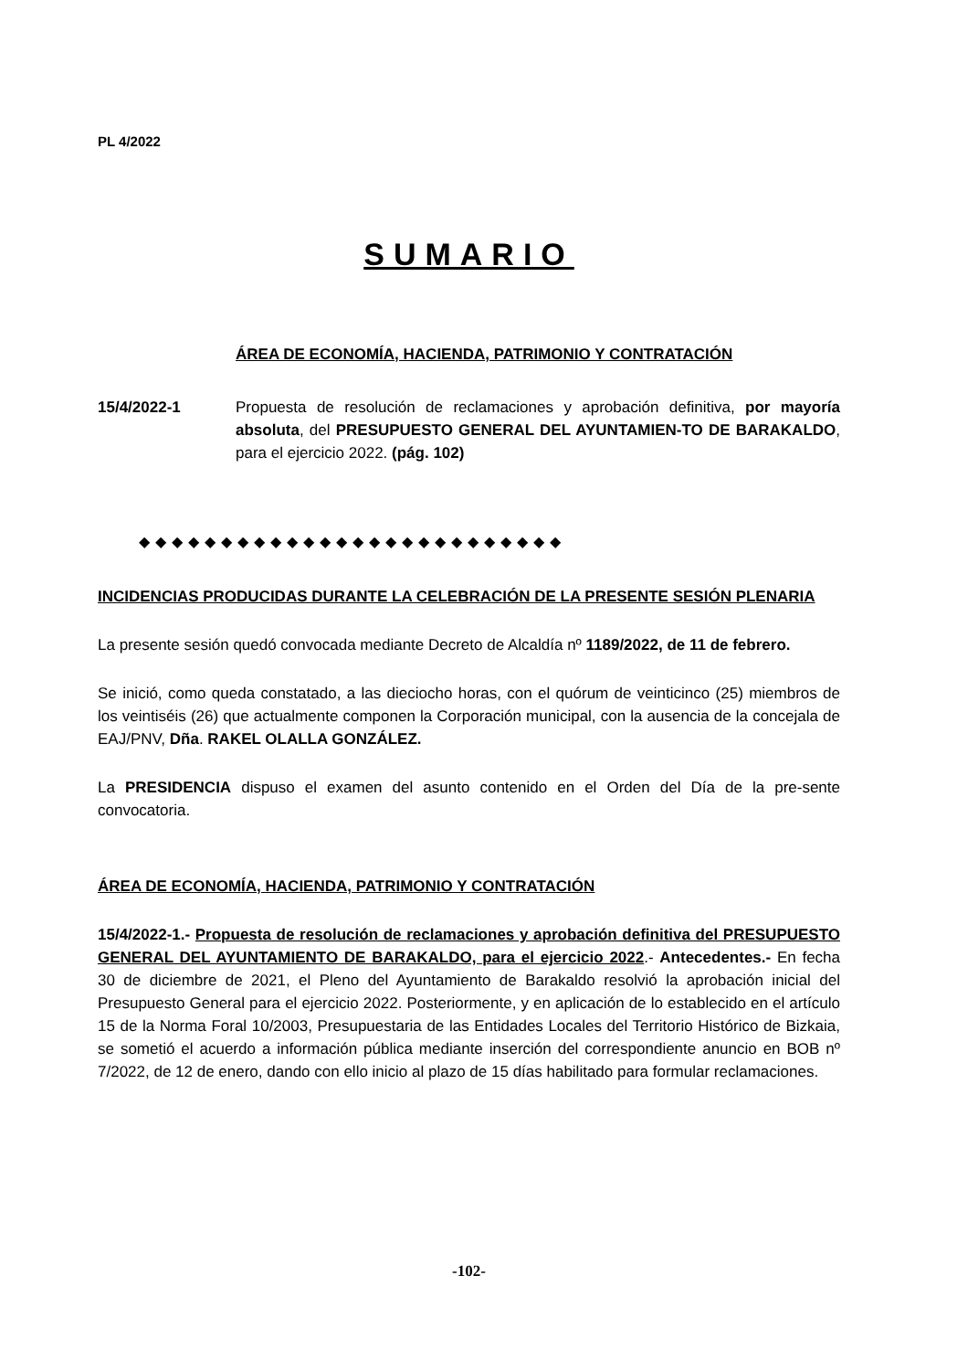PL 4/2022
SUMARIO
ÁREA DE ECONOMÍA, HACIENDA, PATRIMONIO Y CONTRATACIÓN
15/4/2022-1 Propuesta de resolución de reclamaciones y aprobación definitiva, por mayoría absoluta, del PRESUPUESTO GENERAL DEL AYUNTAMIEN-TO DE BARAKALDO, para el ejercicio 2022. (pág. 102)
◆◆◆◆◆◆◆◆◆◆◆◆◆◆◆◆◆◆◆◆◆◆◆◆◆◆
INCIDENCIAS PRODUCIDAS DURANTE LA CELEBRACIÓN DE LA PRESENTE SESIÓN PLENARIA
La presente sesión quedó convocada mediante Decreto de Alcaldía nº 1189/2022, de 11 de febrero.
Se inició, como queda constatado, a las dieciocho horas, con el quórum de veinticinco (25) miembros de los veintiséis (26) que actualmente componen la Corporación municipal, con la ausencia de la concejala de EAJ/PNV, Dña. RAKEL OLALLA GONZÁLEZ.
La PRESIDENCIA dispuso el examen del asunto contenido en el Orden del Día de la pre-sente convocatoria.
ÁREA DE ECONOMÍA, HACIENDA, PATRIMONIO Y CONTRATACIÓN
15/4/2022-1.- Propuesta de resolución de reclamaciones y aprobación definitiva del PRESUPUESTO GENERAL DEL AYUNTAMIENTO DE BARAKALDO, para el ejercicio 2022.- Antecedentes.- En fecha 30 de diciembre de 2021, el Pleno del Ayuntamiento de Barakaldo resolvió la aprobación inicial del Presupuesto General para el ejercicio 2022. Posteriormente, y en aplicación de lo establecido en el artículo 15 de la Norma Foral 10/2003, Presupuestaria de las Entidades Locales del Territorio Histórico de Bizkaia, se sometió el acuerdo a información pública mediante inserción del correspondiente anuncio en BOB nº 7/2022, de 12 de enero, dando con ello inicio al plazo de 15 días habilitado para formular reclamaciones.
-102-